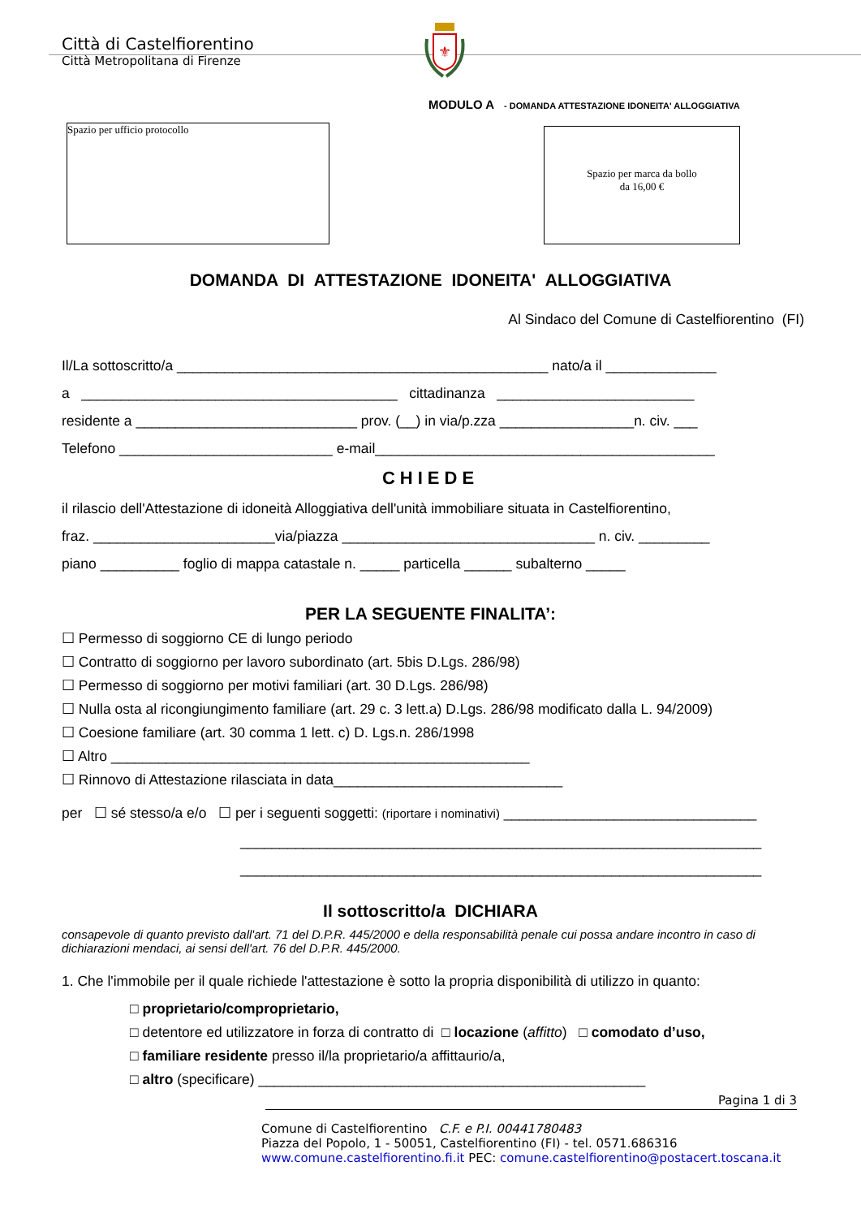⚜
Città di Castelfiorentino
Città Metropolitana di Firenze
MODULO A - DOMANDA ATTESTAZIONE IDONEITA' ALLOGGIATIVA
Spazio per ufficio protocollo
Spazio per marca da bollo
da 16,00 €
DOMANDA DI ATTESTAZIONE IDONEITA' ALLOGGIATIVA
Al Sindaco del Comune di Castelfiorentino (FI)
Il/La sottoscritto/a _______________________________________________ nato/a il ______________
a ________________________________________ cittadinanza _________________________
residente a ____________________________ prov. (__) in via/p.zza _________________n. civ. ___
Telefono ___________________________ e-mail___________________________________________
CHIEDE
il rilascio dell'Attestazione di idoneità Alloggiativa dell'unità immobiliare situata in Castelfiorentino,
fraz. _______________________via/piazza ________________________________ n. civ. _________
piano __________ foglio di mappa catastale n. _____ particella ______ subalterno _____
PER LA SEGUENTE FINALITA’:
☐ Permesso di soggiorno CE di lungo periodo
☐ Contratto di soggiorno per lavoro subordinato (art. 5bis D.Lgs. 286/98)
☐ Permesso di soggiorno per motivi familiari (art. 30 D.Lgs. 286/98)
☐ Nulla osta al ricongiungimento familiare (art. 29 c. 3 lett.a) D.Lgs. 286/98 modificato dalla L. 94/2009)
☐ Coesione familiare (art. 30 comma 1 lett. c) D. Lgs.n. 286/1998
☐ Altro _____________________________________________________
☐ Rinnovo di Attestazione rilasciata in data_____________________________
per ☐ sé stesso/a e/o ☐ per i seguenti soggetti: (riportare i nominativi) ________________________________
__________________________________________________________________
__________________________________________________________________
Il sottoscritto/a DICHIARA
consapevole di quanto previsto dall'art. 71 del D.P.R. 445/2000 e della responsabilità penale cui possa andare incontro in caso di dichiarazioni mendaci, ai sensi dell'art. 76 del D.P.R. 445/2000.
1. Che l'immobile per il quale richiede l'attestazione è sotto la propria disponibilità di utilizzo in quanto:
□ proprietario/comproprietario,
□ detentore ed utilizzatore in forza di contratto di □ locazione (affitto) □ comodato d’uso,
□ familiare residente presso il/la proprietario/a affittaurio/a,
□ altro (specificare) _________________________________________________
Pagina 1 di 3
Comune di Castelfiorentino C.F. e P.I. 00441780483
Piazza del Popolo, 1 - 50051, Castelfiorentino (FI) - tel. 0571.686316
www.comune.castelfiorentino.fi.it PEC: comune.castelfiorentino@postacert.toscana.it